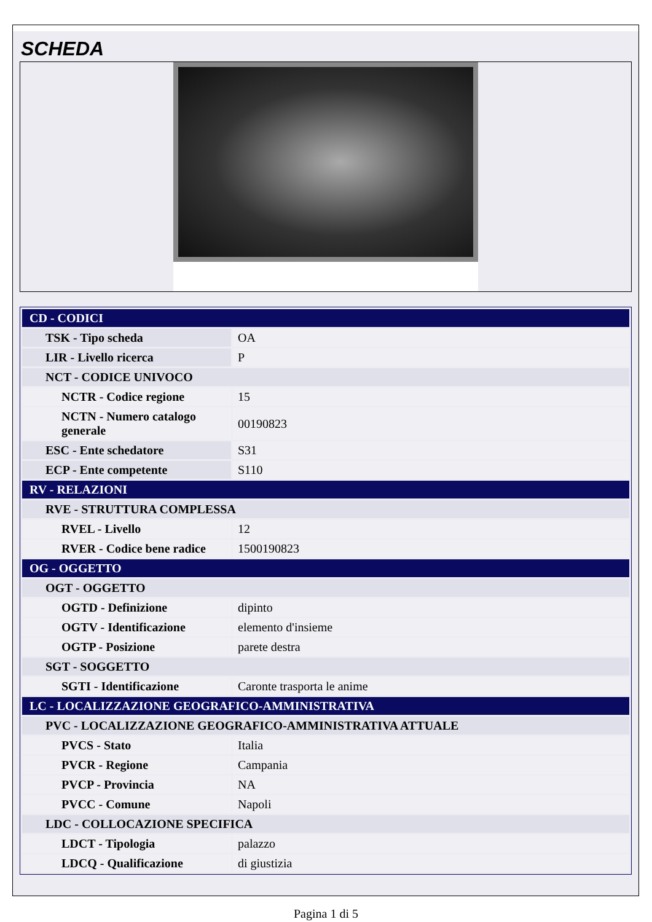SCHEDA
| CD - CODICI | |
| TSK - Tipo scheda | OA |
| LIR - Livello ricerca | P |
| NCT - CODICE UNIVOCO | |
| NCTR - Codice regione | 15 |
| NCTN - Numero catalogo generale | 00190823 |
| ESC - Ente schedatore | S31 |
| ECP - Ente competente | S110 |
| RV - RELAZIONI | |
| RVE - STRUTTURA COMPLESSA | |
| RVEL - Livello | 12 |
| RVER - Codice bene radice | 1500190823 |
| OG - OGGETTO | |
| OGT - OGGETTO | |
| OGTD - Definizione | dipinto |
| OGTV - Identificazione | elemento d'insieme |
| OGTP - Posizione | parete destra |
| SGT - SOGGETTO | |
| SGTI - Identificazione | Caronte trasporta le anime |
| LC - LOCALIZZAZIONE GEOGRAFICO-AMMINISTRATIVA | |
| PVC - LOCALIZZAZIONE GEOGRAFICO-AMMINISTRATIVA ATTUALE | |
| PVCS - Stato | Italia |
| PVCR - Regione | Campania |
| PVCP - Provincia | NA |
| PVCC - Comune | Napoli |
| LDC - COLLOCAZIONE SPECIFICA | |
| LDCT - Tipologia | palazzo |
| LDCQ - Qualificazione | di giustizia |
Pagina 1 di 5